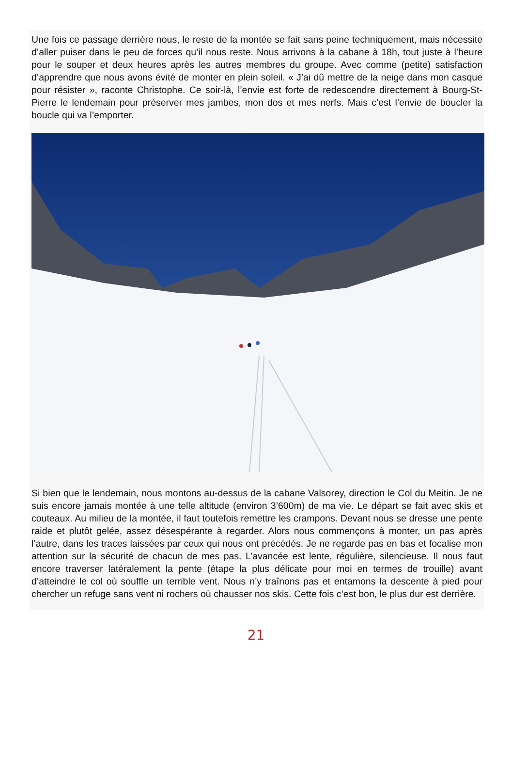Une fois ce passage derrière nous, le reste de la montée se fait sans peine techniquement, mais nécessite d’aller puiser dans le peu de forces qu’il nous reste. Nous arrivons à la cabane à 18h, tout juste à l’heure pour le souper et deux heures après les autres membres du groupe. Avec comme (petite) satisfaction d’apprendre que nous avons évité de monter en plein soleil. « J’ai dû mettre de la neige dans mon casque pour résister », raconte Christophe. Ce soir-là, l’envie est forte de redescendre directement à Bourg-St-Pierre le lendemain pour préserver mes jambes, mon dos et mes nerfs. Mais c’est l’envie de boucler la boucle qui va l’emporter.
Si bien que le lendemain, nous montons au-dessus de la cabane Valsorey, direction le Col du Meitin. Je ne suis encore jamais montée à une telle altitude (environ 3’600m) de ma vie. Le départ se fait avec skis et couteaux. Au milieu de la montée, il faut toutefois remettre les crampons. Devant nous se dresse une pente raide et plutôt gelée, assez désespérante à regarder. Alors nous commençons à monter, un pas après l’autre, dans les traces laissées par ceux qui nous ont précédés. Je ne regarde pas en bas et focalise mon attention sur la sécurité de chacun de mes pas. L’avancée est lente, régulière, silencieuse. Il nous faut encore traverser latéralement la pente (étape la plus délicate pour moi en termes de trouille) avant d’atteindre le col où souffle un terrible vent. Nous n’y traînons pas et entamons la descente à pied pour chercher un refuge sans vent ni rochers où chausser nos skis. Cette fois c’est bon, le plus dur est derrière.
21